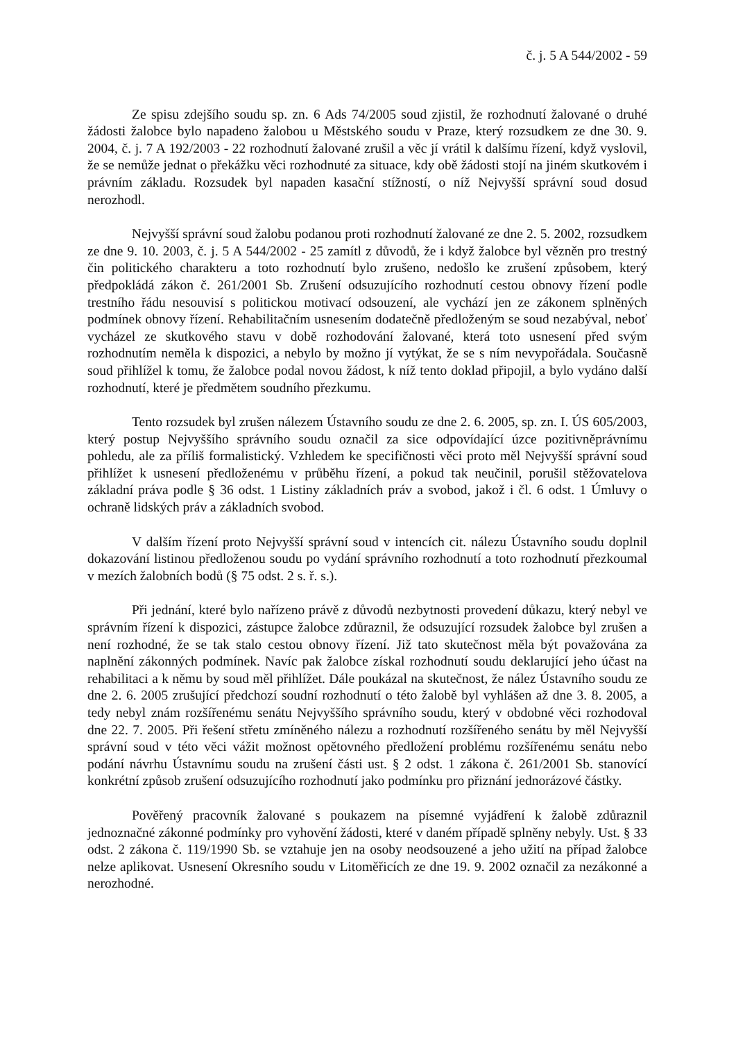č. j. 5 A 544/2002 - 59
Ze spisu zdejšího soudu sp. zn. 6 Ads 74/2005 soud zjistil, že rozhodnutí žalované o druhé žádosti žalobce bylo napadeno žalobou u Městského soudu v Praze, který rozsudkem ze dne 30. 9. 2004, č. j. 7 A 192/2003 - 22 rozhodnutí žalované zrušil a věc jí vrátil k dalšímu řízení, když vyslovil, že se nemůže jednat o překážku věci rozhodnuté za situace, kdy obě žádosti stojí na jiném skutkovém i právním základu. Rozsudek byl napaden kasační stížností, o níž Nejvyšší správní soud dosud nerozhodl.
Nejvyšší správní soud žalobu podanou proti rozhodnutí žalované ze dne 2. 5. 2002, rozsudkem ze dne 9. 10. 2003, č. j. 5 A 544/2002 - 25 zamítl z důvodů, že i když žalobce byl vězněn pro trestný čin politického charakteru a toto rozhodnutí bylo zrušeno, nedošlo ke zrušení způsobem, který předpokládá zákon č. 261/2001 Sb. Zrušení odsuzujícího rozhodnutí cestou obnovy řízení podle trestního řádu nesouvisí s politickou motivací odsouzení, ale vychází jen ze zákonem splněných podmínek obnovy řízení. Rehabilitačním usnesením dodatečně předloženým se soud nezabýval, neboť vycházel ze skutkového stavu v době rozhodování žalované, která toto usnesení před svým rozhodnutím neměla k dispozici, a nebylo by možno jí vytýkat, že se s ním nevypořádala. Současně soud přihlížel k tomu, že žalobce podal novou žádost, k níž tento doklad připojil, a bylo vydáno další rozhodnutí, které je předmětem soudního přezkumu.
Tento rozsudek byl zrušen nálezem Ústavního soudu ze dne 2. 6. 2005, sp. zn. I. ÚS 605/2003, který postup Nejvyššího správního soudu označil za sice odpovídající úzce pozitivněprávnímu pohledu, ale za příliš formalistický. Vzhledem ke specifičnosti věci proto měl Nejvyšší správní soud přihlížet k usnesení předloženému v průběhu řízení, a pokud tak neučinil, porušil stěžovatelova základní práva podle § 36 odst. 1 Listiny základních práv a svobod, jakož i čl. 6 odst. 1 Úmluvy o ochraně lidských práv a základních svobod.
V dalším řízení proto Nejvyšší správní soud v intencích cit. nálezu Ústavního soudu doplnil dokazování listinou předloženou soudu po vydání správního rozhodnutí a toto rozhodnutí přezkoumal v mezích žalobních bodů (§ 75 odst. 2 s. ř. s.).
Při jednání, které bylo nařízeno právě z důvodů nezbytnosti provedení důkazu, který nebyl ve správním řízení k dispozici, zástupce žalobce zdůraznil, že odsuzující rozsudek žalobce byl zrušen a není rozhodné, že se tak stalo cestou obnovy řízení. Již tato skutečnost měla být považována za naplnění zákonných podmínek. Navíc pak žalobce získal rozhodnutí soudu deklarující jeho účast na rehabilitaci a k němu by soud měl přihlížet. Dále poukázal na skutečnost, že nález Ústavního soudu ze dne 2. 6. 2005 zrušující předchozí soudní rozhodnutí o této žalobě byl vyhlášen až dne 3. 8. 2005, a tedy nebyl znám rozšířenému senátu Nejvyššího správního soudu, který v obdobné věci rozhodoval dne 22. 7. 2005. Při řešení střetu zmíněného nálezu a rozhodnutí rozšířeného senátu by měl Nejvyšší správní soud v této věci vážit možnost opětovného předložení problému rozšířenému senátu nebo podání návrhu Ústavnímu soudu na zrušení části ust. § 2 odst. 1 zákona č. 261/2001 Sb. stanovící konkrétní způsob zrušení odsuzujícího rozhodnutí jako podmínku pro přiznání jednorázové částky.
Pověřený pracovník žalované s poukazem na písemné vyjádření k žalobě zdůraznil jednoznačné zákonné podmínky pro vyhovění žádosti, které v daném případě splněny nebyly. Ust. § 33 odst. 2 zákona č. 119/1990 Sb. se vztahuje jen na osoby neodsouzené a jeho užití na případ žalobce nelze aplikovat. Usnesení Okresního soudu v Litoměřicích ze dne 19. 9. 2002 označil za nezákonné a nerozhodné.